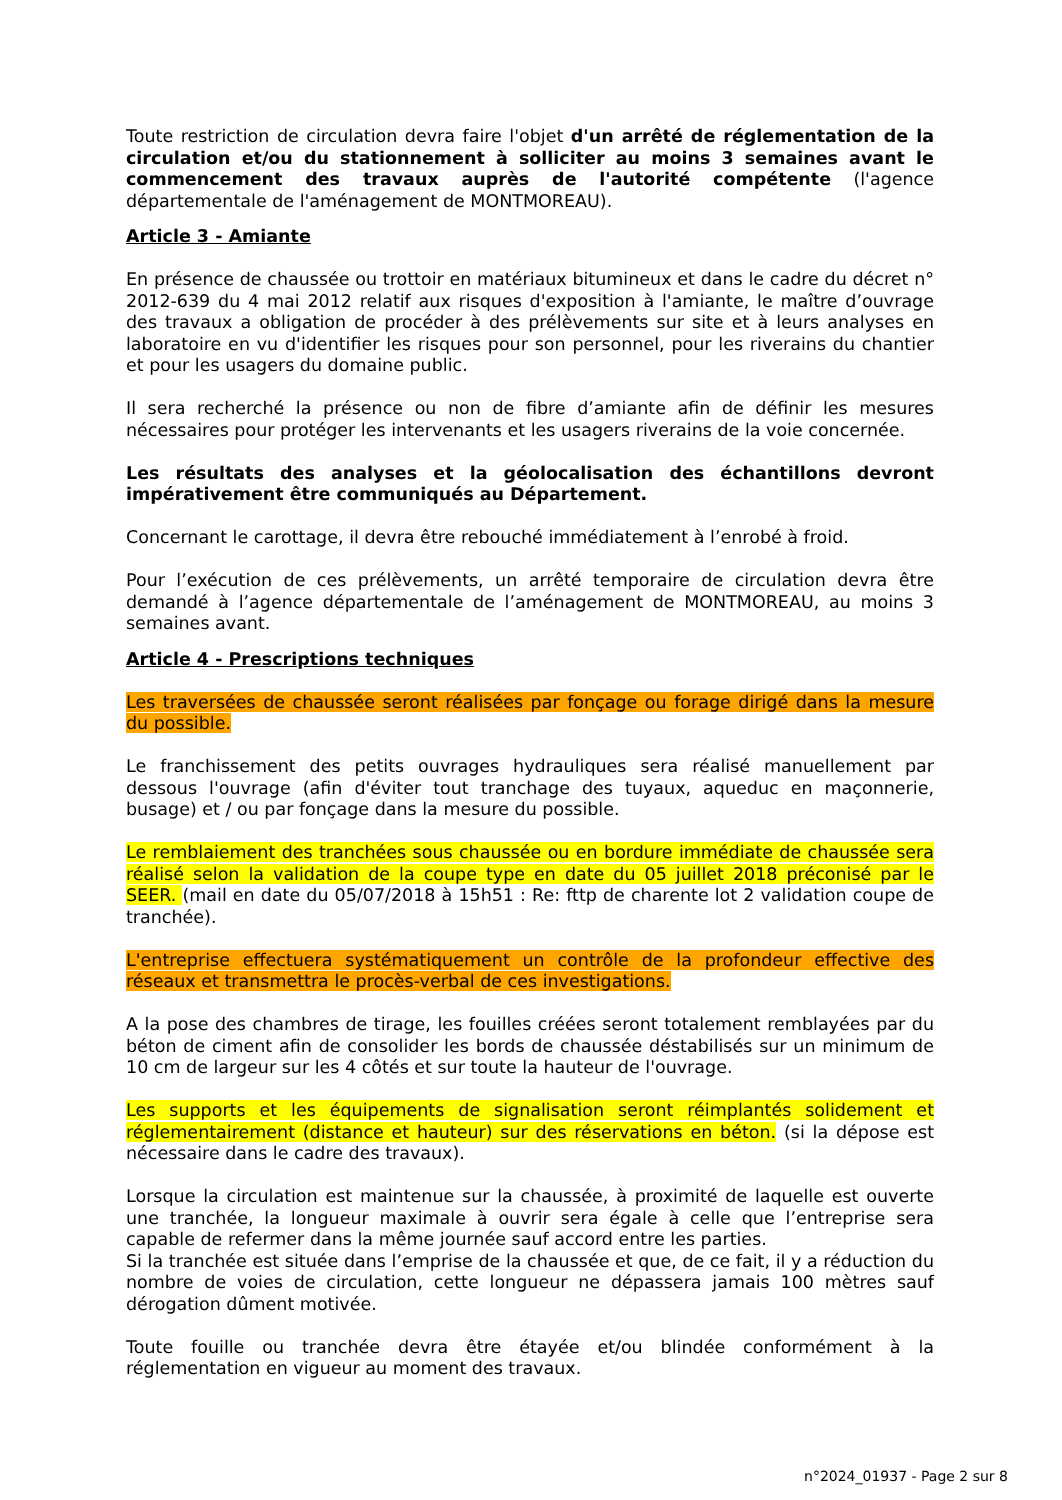Toute restriction de circulation devra faire l'objet d'un arrêté de réglementation de la circulation et/ou du stationnement à solliciter au moins 3 semaines avant le commencement des travaux auprès de l'autorité compétente (l'agence départementale de l'aménagement de MONTMOREAU).
Article 3 - Amiante
En présence de chaussée ou trottoir en matériaux bitumineux et dans le cadre du décret n° 2012-639 du 4 mai 2012 relatif aux risques d'exposition à l'amiante, le maître d’ouvrage des travaux a obligation de procéder à des prélèvements sur site et à leurs analyses en laboratoire en vu d'identifier les risques pour son personnel, pour les riverains du chantier et pour les usagers du domaine public.
Il sera recherché la présence ou non de fibre d’amiante afin de définir les mesures nécessaires pour protéger les intervenants et les usagers riverains de la voie concernée.
Les résultats des analyses et la géolocalisation des échantillons devront impérativement être communiqués au Département.
Concernant le carottage, il devra être rebouché immédiatement à l’enrobé à froid.
Pour l’exécution de ces prélèvements, un arrêté temporaire de circulation devra être demandé à l’agence départementale de l’aménagement de MONTMOREAU, au moins 3 semaines avant.
Article 4 - Prescriptions techniques
Les traversées de chaussée seront réalisées par fonçage ou forage dirigé dans la mesure du possible.
Le franchissement des petits ouvrages hydrauliques sera réalisé manuellement par dessous l'ouvrage (afin d'éviter tout tranchage des tuyaux, aqueduc en maçonnerie, busage) et / ou par fonçage dans la mesure du possible.
Le remblaiement des tranchées sous chaussée ou en bordure immédiate de chaussée sera réalisé selon la validation de la coupe type en date du 05 juillet 2018 préconisé par le SEER. (mail en date du 05/07/2018 à 15h51 : Re: fttp de charente lot 2 validation coupe de tranchée).
L'entreprise effectuera systématiquement un contrôle de la profondeur effective des réseaux et transmettra le procès-verbal de ces investigations.
A la pose des chambres de tirage, les fouilles créées seront totalement remblayées par du béton de ciment afin de consolider les bords de chaussée déstabilisés sur un minimum de 10 cm de largeur sur les 4 côtés et sur toute la hauteur de l'ouvrage.
Les supports et les équipements de signalisation seront réimplantés solidement et réglementairement (distance et hauteur) sur des réservations en béton. (si la dépose est nécessaire dans le cadre des travaux).
Lorsque la circulation est maintenue sur la chaussée, à proximité de laquelle est ouverte une tranchée, la longueur maximale à ouvrir sera égale à celle que l’entreprise sera capable de refermer dans la même journée sauf accord entre les parties.
Si la tranchée est située dans l’emprise de la chaussée et que, de ce fait, il y a réduction du nombre de voies de circulation, cette longueur ne dépassera jamais 100 mètres sauf dérogation dûment motivée.
Toute fouille ou tranchée devra être étayée et/ou blindée conformément à la réglementation en vigueur au moment des travaux.
n°2024_01937 - Page 2 sur 8